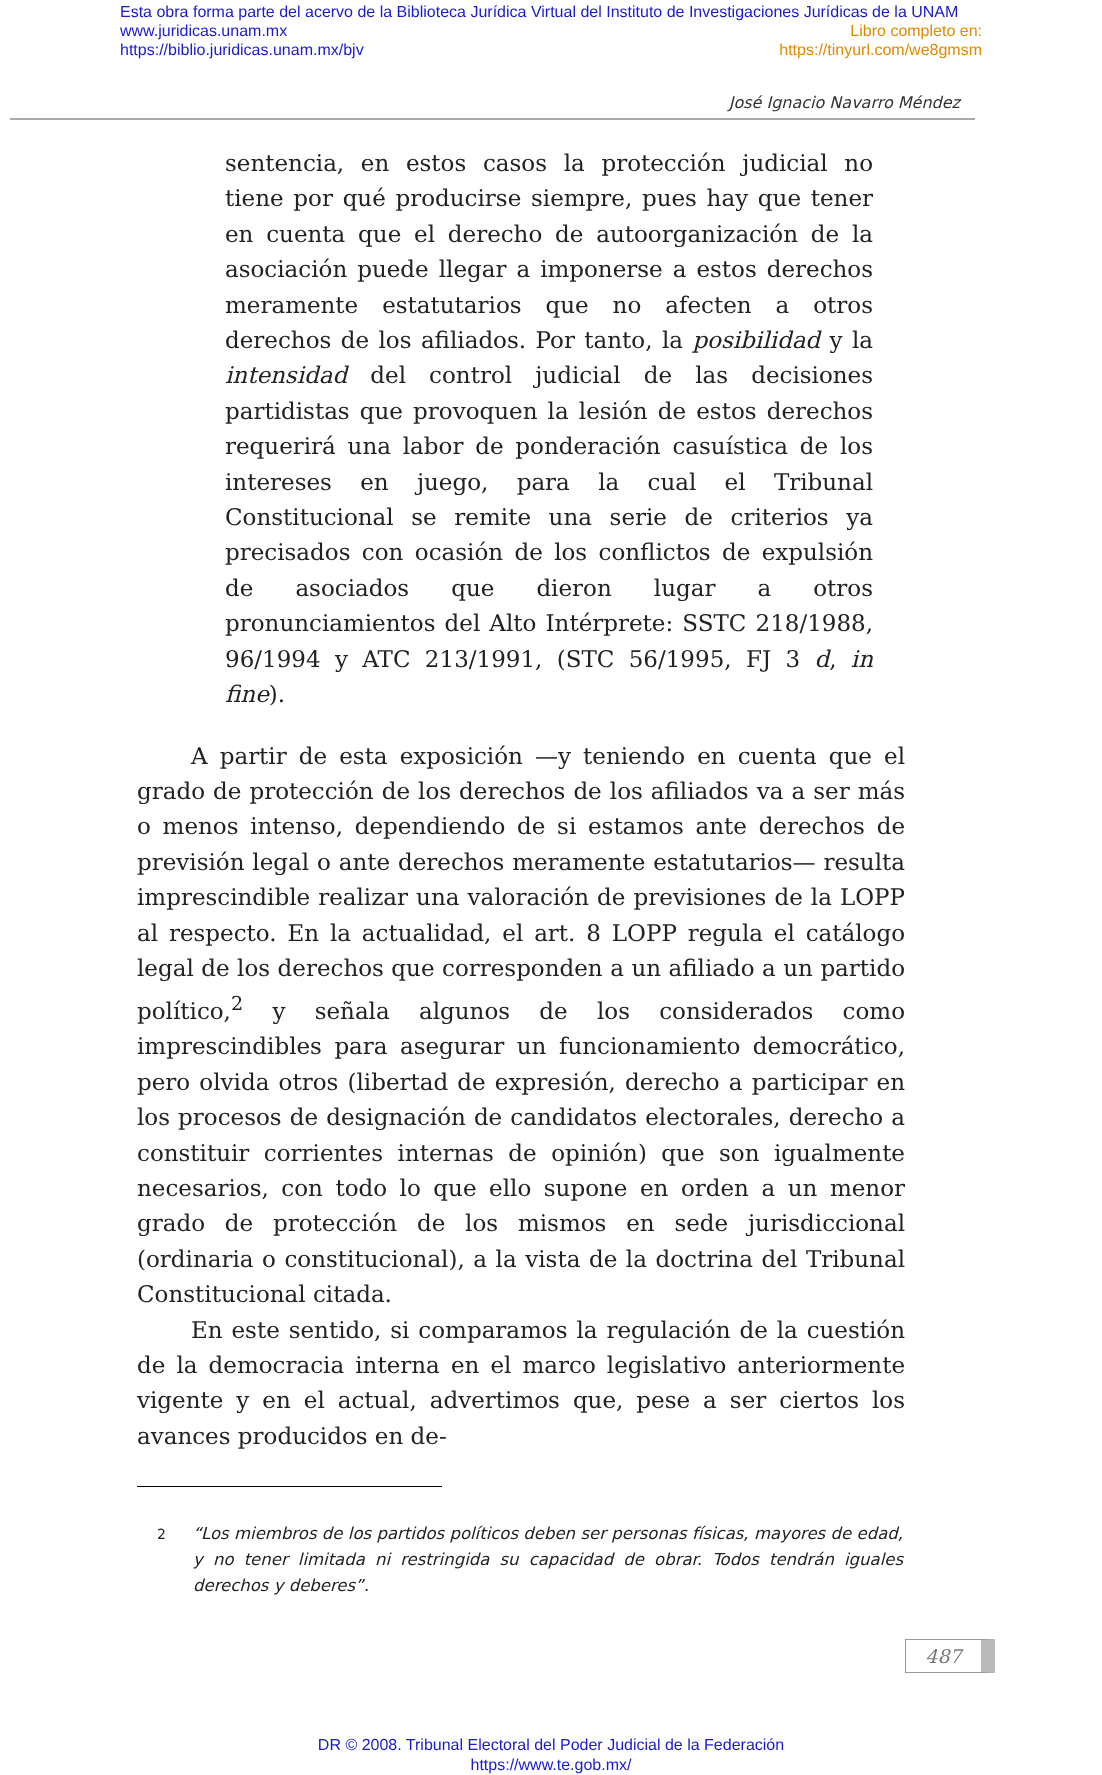Esta obra forma parte del acervo de la Biblioteca Jurídica Virtual del Instituto de Investigaciones Jurídicas de la UNAM
www.juridicas.unam.mx Libro completo en:
https://biblio.juridicas.unam.mx/bjv https://tinyurl.com/we8gmsm
José Ignacio Navarro Méndez
sentencia, en estos casos la protección judicial no tiene por qué producirse siempre, pues hay que tener en cuenta que el derecho de autoorganización de la asociación puede llegar a imponerse a estos derechos meramente estatutarios que no afecten a otros derechos de los afiliados. Por tanto, la posibilidad y la intensidad del control judicial de las decisiones partidistas que provoquen la lesión de estos derechos requerirá una labor de ponderación casuística de los intereses en juego, para la cual el Tribunal Constitucional se remite una serie de criterios ya precisados con ocasión de los conflictos de expulsión de asociados que dieron lugar a otros pronunciamientos del Alto Intérprete: SSTC 218/1988, 96/1994 y ATC 213/1991, (STC 56/1995, FJ 3 d, in fine).
A partir de esta exposición —y teniendo en cuenta que el grado de protección de los derechos de los afiliados va a ser más o menos intenso, dependiendo de si estamos ante derechos de previsión legal o ante derechos meramente estatutarios— resulta imprescindible realizar una valoración de previsiones de la LOPP al respecto. En la actualidad, el art. 8 LOPP regula el catálogo legal de los derechos que corresponden a un afiliado a un partido político,<sup>2</sup> y señala algunos de los considerados como imprescindibles para asegurar un funcionamiento democrático, pero olvida otros (libertad de expresión, derecho a participar en los procesos de designación de candidatos electorales, derecho a constituir corrientes internas de opinión) que son igualmente necesarios, con todo lo que ello supone en orden a un menor grado de protección de los mismos en sede jurisdiccional (ordinaria o constitucional), a la vista de la doctrina del Tribunal Constitucional citada.
En este sentido, si comparamos la regulación de la cuestión de la democracia interna en el marco legislativo anteriormente vigente y en el actual, advertimos que, pese a ser ciertos los avances producidos en de-
2
“Los miembros de los partidos políticos deben ser personas físicas, mayores de edad, y no tener limitada ni restringida su capacidad de obrar. Todos tendrán iguales derechos y deberes”.
487
DR © 2008. Tribunal Electoral del Poder Judicial de la Federación
https://www.te.gob.mx/